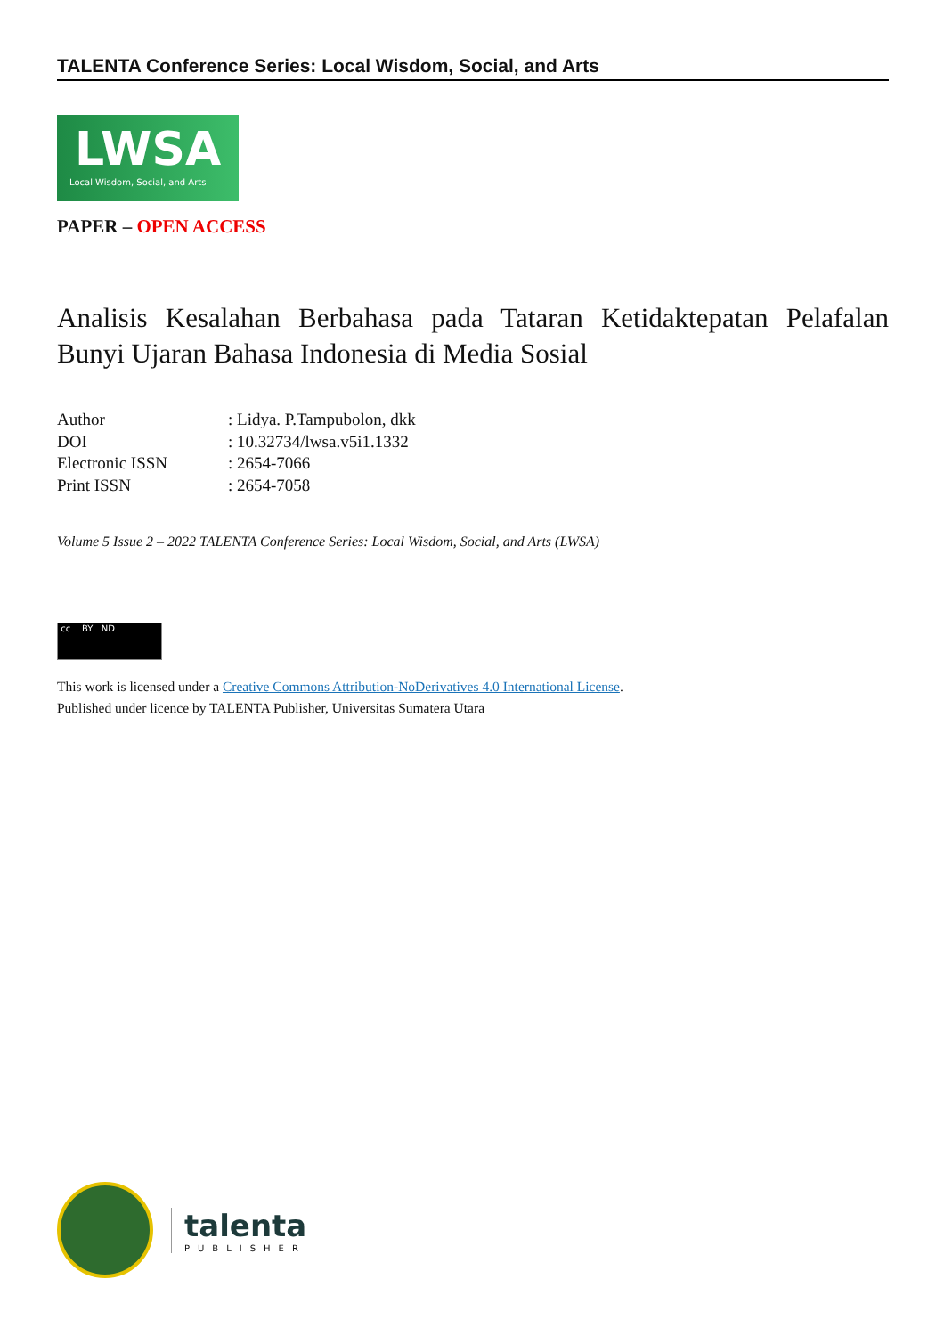TALENTA Conference Series: Local Wisdom, Social, and Arts
LWSA
Local Wisdom, Social, and Arts
PAPER – OPEN ACCESS
Analisis Kesalahan Berbahasa pada Tataran Ketidaktepatan Pelafalan Bunyi Ujaran Bahasa Indonesia di Media Sosial
| Author | : Lidya. P.Tampubolon, dkk |
| DOI | : 10.32734/lwsa.v5i1.1332 |
| Electronic ISSN | : 2654-7066 |
| Print ISSN | : 2654-7058 |
Volume 5 Issue 2 – 2022 TALENTA Conference Series: Local Wisdom, Social, and Arts (LWSA)
cc BY ND
This work is licensed under a Creative Commons Attribution-NoDerivatives 4.0 International License.
Published under licence by TALENTA Publisher, Universitas Sumatera Utara
talenta
PUBLISHER